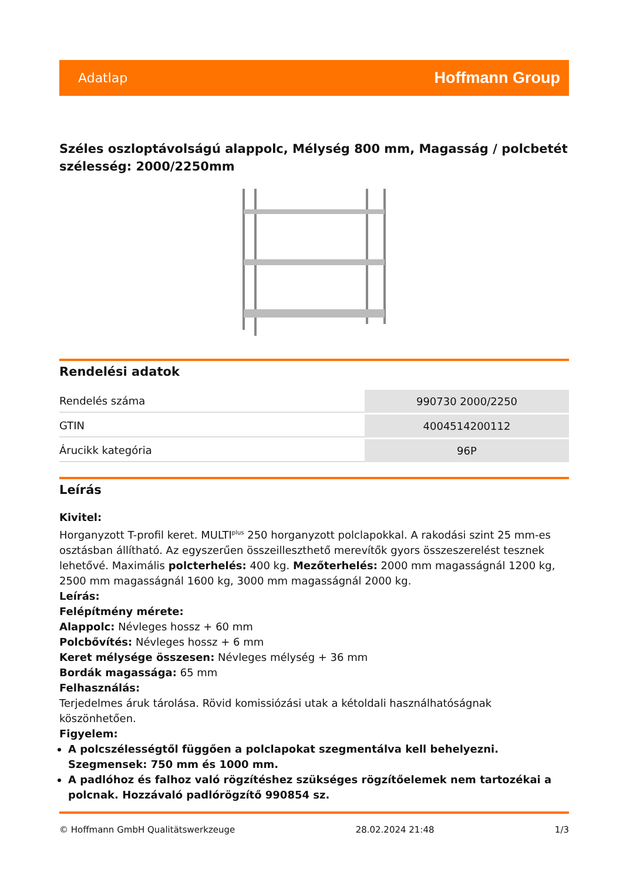Adatlap Hoffmann Group
Széles oszloptávolságú alappolc, Mélység 800 mm, Magasság / polcbetét szélesség: 2000/2250mm
Rendelési adatok
| Rendelés száma | 990730 2000/2250 |
| GTIN | 4004514200112 |
| Árucikk kategória | 96P |
Leírás
Kivitel:
Horganyzott T-profil keret. MULTI<sup>plus</sup> 250 horganyzott polclapokkal. A rakodási szint 25 mm-es osztásban állítható. Az egyszerűen összeilleszthető merevítők gyors összeszerelést tesznek lehetővé. Maximális polcterhelés: 400 kg. Mezőterhelés: 2000 mm magasságnál 1200 kg, 2500 mm magasságnál 1600 kg, 3000 mm magasságnál 2000 kg.
Leírás:
Felépítmény mérete:
Alappolc: Névleges hossz + 60 mm
Polcbővítés: Névleges hossz + 6 mm
Keret mélysége összesen: Névleges mélység + 36 mm
Bordák magassága: 65 mm
Felhasználás:
Terjedelmes áruk tárolása. Rövid komissiózási utak a kétoldali használhatóságnak köszönhetően.
Figyelem:
A polcszélességtől függően a polclapokat szegmentálva kell behelyezni. Szegmensek: 750 mm és 1000 mm.
A padlóhoz és falhoz való rögzítéshez szükséges rögzítőelemek nem tartozékai a polcnak. Hozzávaló padlórögzítő 990854 sz.
© Hoffmann GmbH Qualitätswerkzeuge 28.02.2024 21:48 1/3